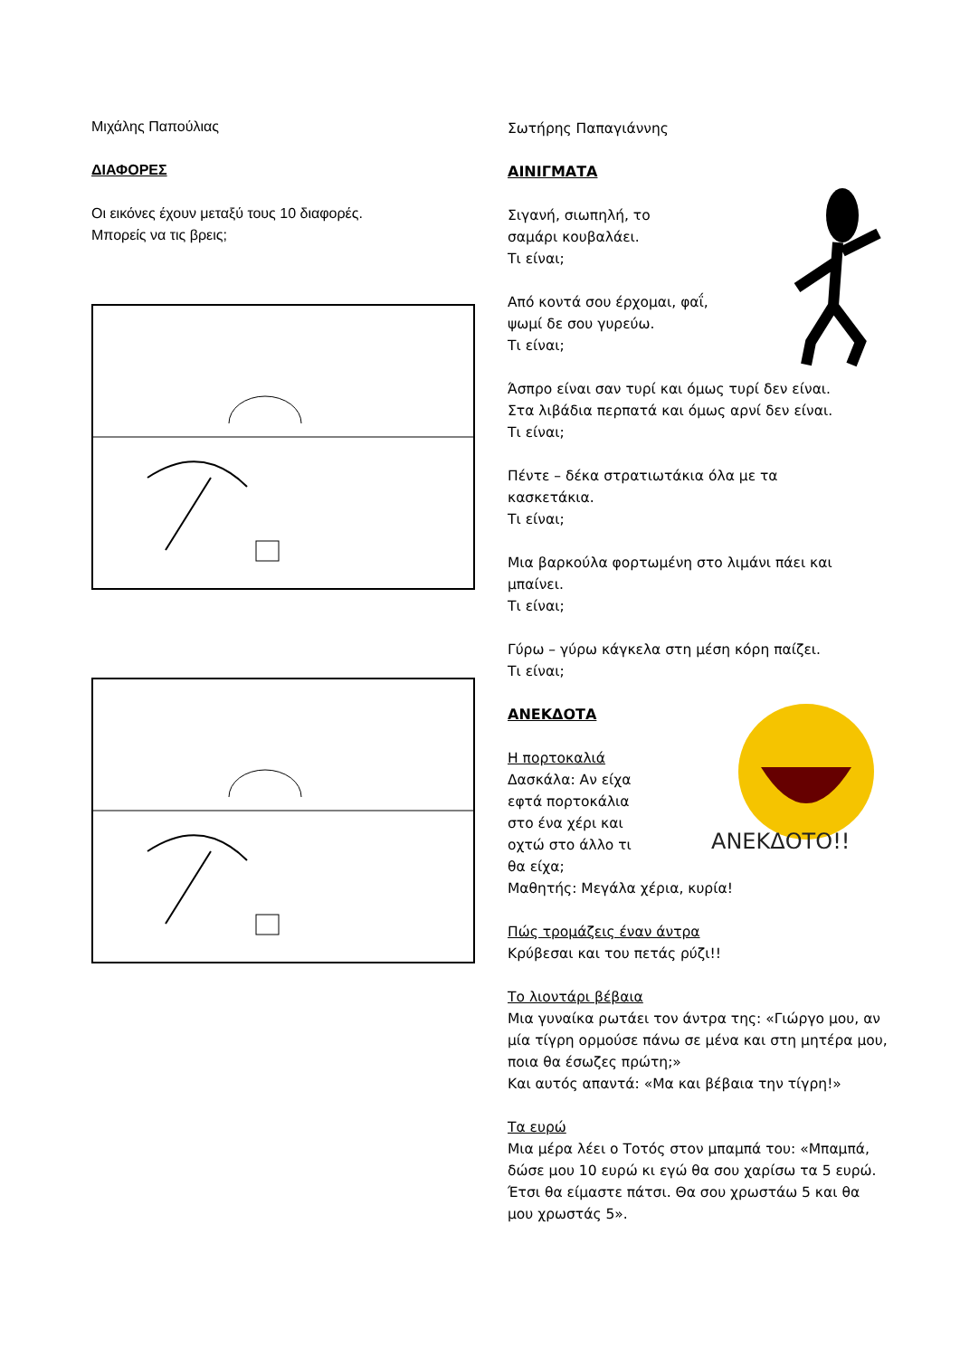Μιχάλης Παπούλιας
ΔΙΑΦΟΡΕΣ
Οι εικόνες έχουν μεταξύ τους 10 διαφορές.
Μπορείς να τις βρεις;
Σωτήρης Παπαγιάννης
ΑΙΝΙΓΜΑΤΑ
Σιγανή, σιωπηλή, το
σαμάρι κουβαλάει.
Τι είναι;
Από κοντά σου έρχομαι, φαΐ,
ψωμί δε σου γυρεύω.
Τι είναι;
Άσπρο είναι σαν τυρί και όμως τυρί δεν είναι.
Στα λιβάδια περπατά και όμως αρνί δεν είναι.
Τι είναι;
Πέντε – δέκα στρατιωτάκια όλα με τα
κασκετάκια.
Τι είναι;
Μια βαρκούλα φορτωμένη στο λιμάνι πάει και
μπαίνει.
Τι είναι;
Γύρω – γύρω κάγκελα στη μέση κόρη παίζει.
Τι είναι;
ΑΝΕΚΔΟΤΟ!!
ΑΝΕΚΔΟΤΑ
Η πορτοκαλιά
Δασκάλα: Αν είχα
εφτά πορτοκάλια
στο ένα χέρι και
οχτώ στο άλλο τι
θα είχα;
Μαθητής: Μεγάλα χέρια, κυρία!
Πώς τρομάζεις έναν άντρα
Κρύβεσαι και του πετάς ρύζι!!
Το λιοντάρι βέβαια
Μια γυναίκα ρωτάει τον άντρα της: «Γιώργο μου, αν μία τίγρη ορμούσε πάνω σε μένα και στη μητέρα μου, ποια θα έσωζες πρώτη;»
Και αυτός απαντά: «Μα και βέβαια την τίγρη!»
Τα ευρώ
Μια μέρα λέει ο Τοτός στον μπαμπά του: «Μπαμπά, δώσε μου 10 ευρώ κι εγώ θα σου χαρίσω τα 5 ευρώ. Έτσι θα είμαστε πάτσι. Θα σου χρωστάω 5 και θα μου χρωστάς 5».